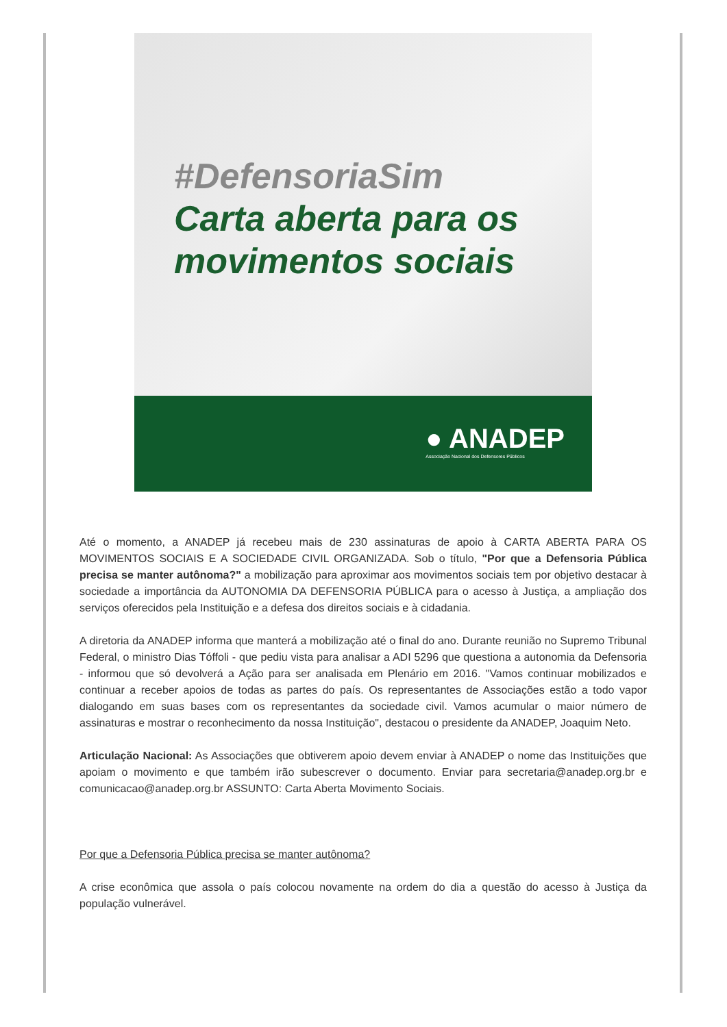#DefensoriaSim
Carta aberta para os
movimentos sociais
● ANADEP
Associação Nacional dos Defensores Públicos
Até o momento, a ANADEP já recebeu mais de 230 assinaturas de apoio à CARTA ABERTA PARA OS MOVIMENTOS SOCIAIS E A SOCIEDADE CIVIL ORGANIZADA. Sob o título, "Por que a Defensoria Pública precisa se manter autônoma?" a mobilização para aproximar aos movimentos sociais tem por objetivo destacar à sociedade a importância da AUTONOMIA DA DEFENSORIA PÚBLICA para o acesso à Justiça, a ampliação dos serviços oferecidos pela Instituição e a defesa dos direitos sociais e à cidadania.
A diretoria da ANADEP informa que manterá a mobilização até o final do ano. Durante reunião no Supremo Tribunal Federal, o ministro Dias Tóffoli - que pediu vista para analisar a ADI 5296 que questiona a autonomia da Defensoria - informou que só devolverá a Ação para ser analisada em Plenário em 2016. "Vamos continuar mobilizados e continuar a receber apoios de todas as partes do país. Os representantes de Associações estão a todo vapor dialogando em suas bases com os representantes da sociedade civil. Vamos acumular o maior número de assinaturas e mostrar o reconhecimento da nossa Instituição", destacou o presidente da ANADEP, Joaquim Neto.
Articulação Nacional: As Associações que obtiverem apoio devem enviar à ANADEP o nome das Instituições que apoiam o movimento e que também irão subescrever o documento. Enviar para secretaria@anadep.org.br e comunicacao@anadep.org.br ASSUNTO: Carta Aberta Movimento Sociais.
Por que a Defensoria Pública precisa se manter autônoma?
A crise econômica que assola o país colocou novamente na ordem do dia a questão do acesso à Justiça da população vulnerável.